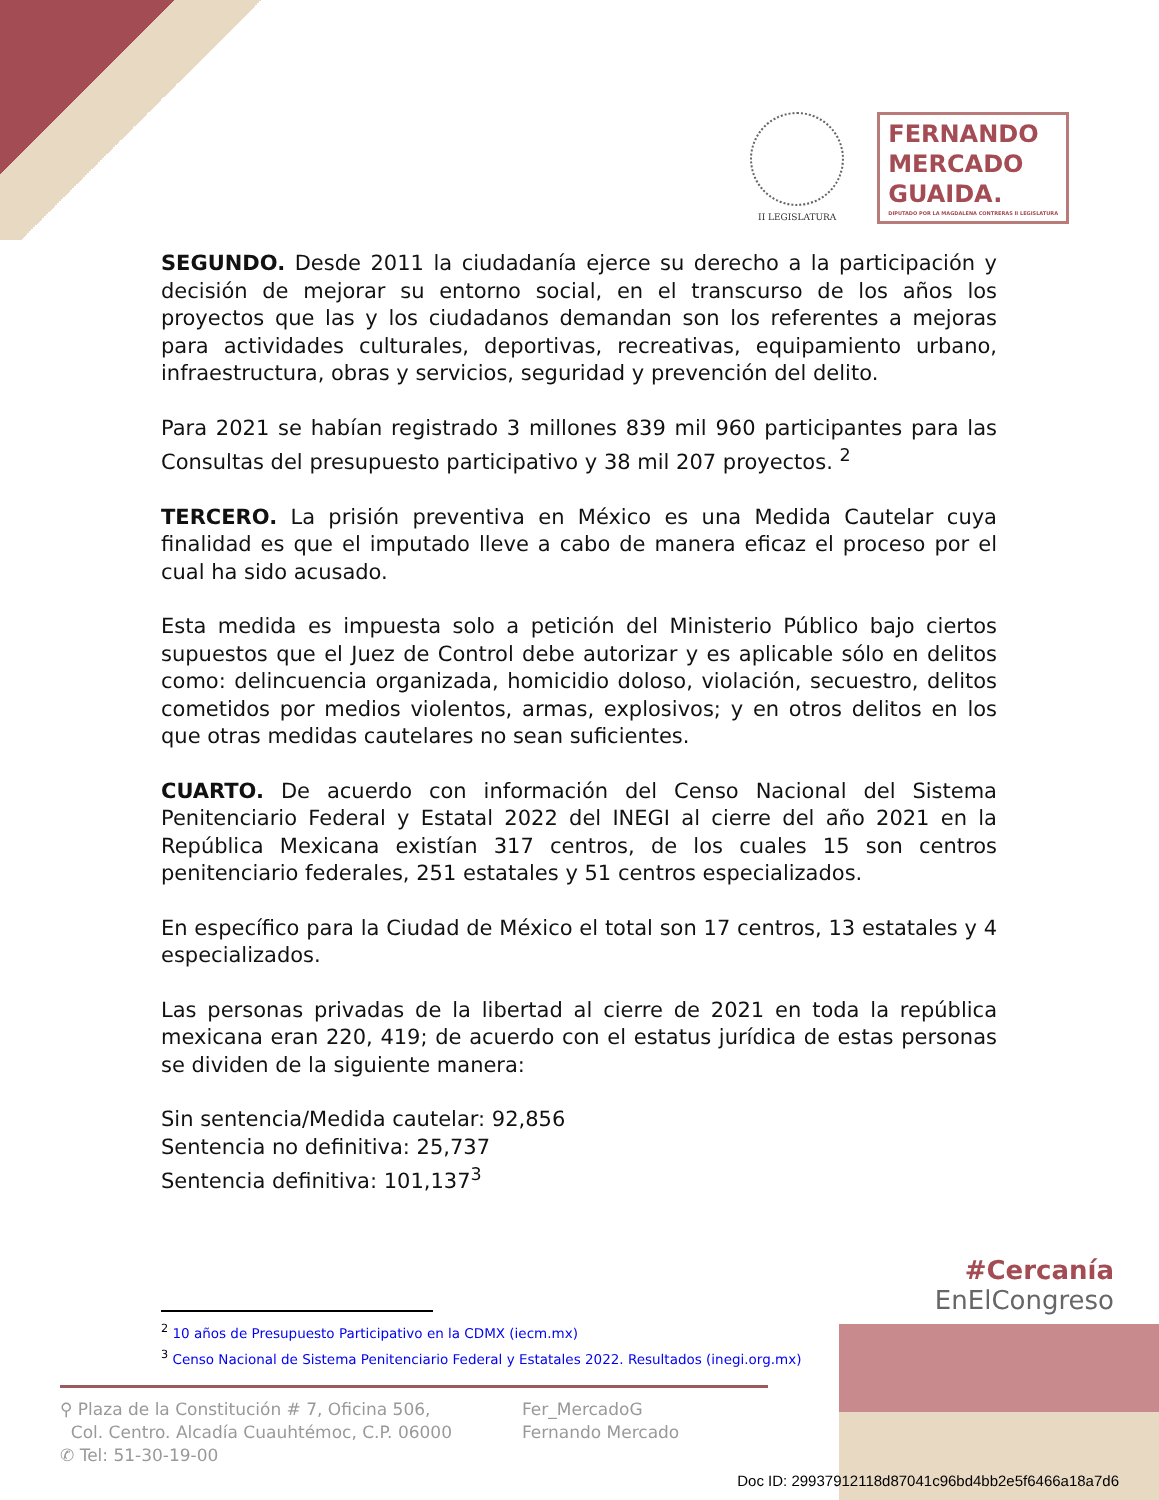II LEGISLATURA
FERNANDO
MERCADO
GUAIDA.
DIPUTADO POR LA MAGDALENA CONTRERAS II LEGISLATURA
SEGUNDO. Desde 2011 la ciudadanía ejerce su derecho a la participación y decisión de mejorar su entorno social, en el transcurso de los años los proyectos que las y los ciudadanos demandan son los referentes a mejoras para actividades culturales, deportivas, recreativas, equipamiento urbano, infraestructura, obras y servicios, seguridad y prevención del delito.
Para 2021 se habían registrado 3 millones 839 mil 960 participantes para las Consultas del presupuesto participativo y 38 mil 207 proyectos. <sup>2</sup>
TERCERO. La prisión preventiva en México es una Medida Cautelar cuya finalidad es que el imputado lleve a cabo de manera eficaz el proceso por el cual ha sido acusado.
Esta medida es impuesta solo a petición del Ministerio Público bajo ciertos supuestos que el Juez de Control debe autorizar y es aplicable sólo en delitos como: delincuencia organizada, homicidio doloso, violación, secuestro, delitos cometidos por medios violentos, armas, explosivos; y en otros delitos en los que otras medidas cautelares no sean suficientes.
CUARTO. De acuerdo con información del Censo Nacional del Sistema Penitenciario Federal y Estatal 2022 del INEGI al cierre del año 2021 en la República Mexicana existían 317 centros, de los cuales 15 son centros penitenciario federales, 251 estatales y 51 centros especializados.
En específico para la Ciudad de México el total son 17 centros, 13 estatales y 4 especializados.
Las personas privadas de la libertad al cierre de 2021 en toda la república mexicana eran 220, 419; de acuerdo con el estatus jurídica de estas personas se dividen de la siguiente manera:
Sin sentencia/Medida cautelar: 92,856
Sentencia no definitiva: 25,737
Sentencia definitiva: 101,137<sup>3</sup>
#Cercanía
EnElCongreso
<sup>2</sup> 10 años de Presupuesto Participativo en la CDMX (iecm.mx)
<sup>3</sup> Censo Nacional de Sistema Penitenciario Federal y Estatales 2022. Resultados (inegi.org.mx)
⚲ Plaza de la Constitución # 7, Oficina 506,
Col. Centro. Alcadía Cuauhtémoc, C.P. 06000
✆ Tel: 51-30-19-00
Fer_MercadoG
Fernando Mercado
Doc ID: 29937912118d87041c96bd4bb2e5f6466a18a7d6